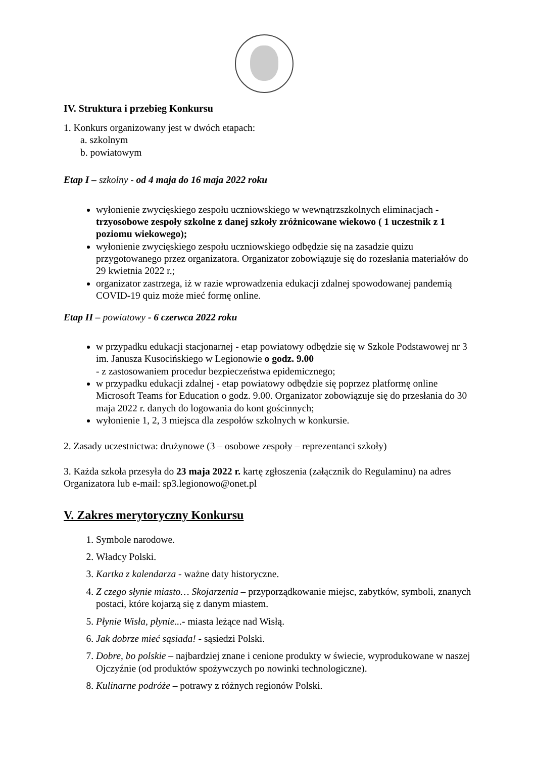IV. Struktura i przebieg Konkursu
1. Konkurs organizowany jest w dwóch etapach:
a. szkolnym
b. powiatowym
Etap I – szkolny - od 4 maja do 16 maja 2022 roku
wyłonienie zwycięskiego zespołu uczniowskiego w wewnątrzszkolnych eliminacjach - trzyosobowe zespoły szkolne z danej szkoły zróżnicowane wiekowo ( 1 uczestnik z 1 poziomu wiekowego);
wyłonienie zwycięskiego zespołu uczniowskiego odbędzie się na zasadzie quizu przygotowanego przez organizatora. Organizator zobowiązuje się do rozesłania materiałów do 29 kwietnia 2022 r.;
organizator zastrzega, iż w razie wprowadzenia edukacji zdalnej spowodowanej pandemią COVID-19 quiz może mieć formę online.
Etap II – powiatowy - 6 czerwca 2022 roku
w przypadku edukacji stacjonarnej - etap powiatowy odbędzie się w Szkole Podstawowej nr 3 im. Janusza Kusocińskiego w Legionowie o godz. 9.00
- z zastosowaniem procedur bezpieczeństwa epidemicznego;
w przypadku edukacji zdalnej - etap powiatowy odbędzie się poprzez platformę online Microsoft Teams for Education o godz. 9.00. Organizator zobowiązuje się do przesłania do 30 maja 2022 r. danych do logowania do kont gościnnych;
wyłonienie 1, 2, 3 miejsca dla zespołów szkolnych w konkursie.
2. Zasady uczestnictwa: drużynowe (3 – osobowe zespoły – reprezentanci szkoły)
3. Każda szkoła przesyła do 23 maja 2022 r. kartę zgłoszenia (załącznik do Regulaminu) na adres Organizatora lub e-mail: sp3.legionowo@onet.pl
V. Zakres merytoryczny Konkursu
1. Symbole narodowe.
2. Władcy Polski.
3. Kartka z kalendarza - ważne daty historyczne.
4. Z czego słynie miasto… Skojarzenia – przyporządkowanie miejsc, zabytków, symboli, znanych postaci, które kojarzą się z danym miastem.
5. Płynie Wisła, płynie...- miasta leżące nad Wisłą.
6. Jak dobrze mieć sąsiada! - sąsiedzi Polski.
7. Dobre, bo polskie – najbardziej znane i cenione produkty w świecie, wyprodukowane w naszej Ojczyźnie (od produktów spożywczych po nowinki technologiczne).
8. Kulinarne podróże – potrawy z różnych regionów Polski.